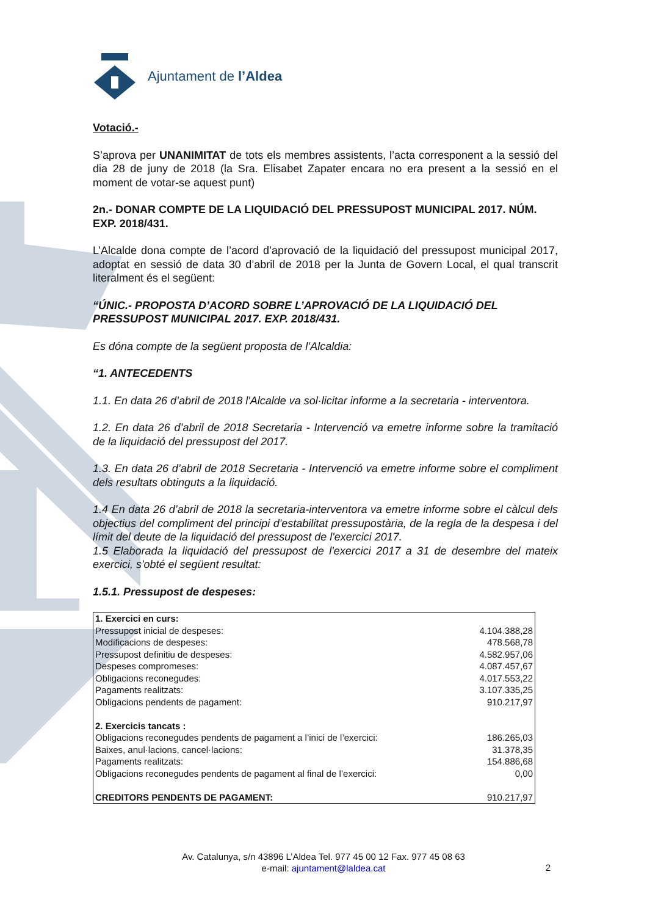Ajuntament de l’Aldea
Votació.-
S’aprova per UNANIMITAT de tots els membres assistents, l’acta corresponent a la sessió del dia 28 de juny de 2018 (la Sra. Elisabet Zapater encara no era present a la sessió en el moment de votar-se aquest punt)
2n.- DONAR COMPTE DE LA LIQUIDACIÓ DEL PRESSUPOST MUNICIPAL 2017. NÚM. EXP. 2018/431.
L’Alcalde dona compte de l’acord d’aprovació de la liquidació del pressupost municipal 2017, adoptat en sessió de data 30 d’abril de 2018 per la Junta de Govern Local, el qual transcrit literalment és el següent:
“ÚNIC.- PROPOSTA D’ACORD SOBRE L’APROVACIÓ DE LA LIQUIDACIÓ DEL PRESSUPOST MUNICIPAL 2017. EXP. 2018/431.
Es dóna compte de la següent proposta de l’Alcaldia:
“1. ANTECEDENTS
1.1. En data 26 d’abril de 2018 l'Alcalde va sol·licitar informe a la secretaria - interventora.
1.2. En data 26 d’abril de 2018 Secretaria - Intervenció va emetre informe sobre la tramitació de la liquidació del pressupost del 2017.
1.3. En data 26 d’abril de 2018 Secretaria - Intervenció va emetre informe sobre el compliment dels resultats obtinguts a la liquidació.
1.4 En data 26 d’abril de 2018 la secretaria-interventora va emetre informe sobre el càlcul dels objectius del compliment del principi d'estabilitat pressupostària, de la regla de la despesa i del límit del deute de la liquidació del pressupost de l'exercici 2017.
1.5 Elaborada la liquidació del pressupost de l'exercici 2017 a 31 de desembre del mateix exercici, s'obté el següent resultat:
1.5.1. Pressupost de despeses:
| 1. Exercici en curs: | |
| Pressupost inicial de despeses: | 4.104.388,28 |
| Modificacions de despeses: | 478.568,78 |
| Pressupost definitiu de despeses: | 4.582.957,06 |
| Despeses compromeses: | 4.087.457,67 |
| Obligacions reconegudes: | 4.017.553,22 |
| Pagaments realitzats: | 3.107.335,25 |
| Obligacions pendents de pagament: | 910.217,97 |
| 2. Exercicis tancats : | |
| Obligacions reconegudes pendents de pagament a l’inici de l’exercici: | 186.265,03 |
| Baixes, anul·lacions, cancel·lacions: | 31.378,35 |
| Pagaments realitzats: | 154.886,68 |
| Obligacions reconegudes pendents de pagament al final de l’exercici: | 0,00 |
| CREDITORS PENDENTS DE PAGAMENT: | 910.217,97 |
Av. Catalunya, s/n 43896 L’Aldea Tel. 977 45 00 12 Fax. 977 45 08 63
e-mail: ajuntament@laldea.cat
2